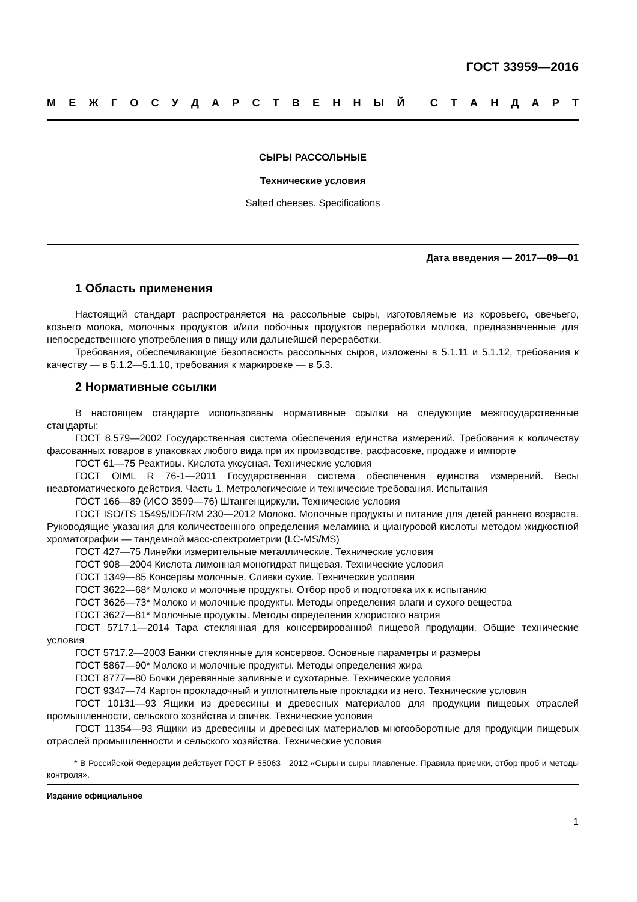ГОСТ 33959—2016
МЕЖГОСУДАРСТВЕННЫЙ СТАНДАРТ
СЫРЫ РАССОЛЬНЫЕ
Технические условия
Salted cheeses. Specifications
Дата введения — 2017—09—01
1 Область применения
Настоящий стандарт распространяется на рассольные сыры, изготовляемые из коровьего, овечьего, козьего молока, молочных продуктов и/или побочных продуктов переработки молока, предназначенные для непосредственного употребления в пищу или дальнейшей переработки.
Требования, обеспечивающие безопасность рассольных сыров, изложены в 5.1.11 и 5.1.12, требования к качеству — в 5.1.2—5.1.10, требования к маркировке — в 5.3.
2 Нормативные ссылки
В настоящем стандарте использованы нормативные ссылки на следующие межгосударственные стандарты:
ГОСТ 8.579—2002 Государственная система обеспечения единства измерений. Требования к количеству фасованных товаров в упаковках любого вида при их производстве, расфасовке, продаже и импорте
ГОСТ 61—75 Реактивы. Кислота уксусная. Технические условия
ГОСТ OIML R 76-1—2011 Государственная система обеспечения единства измерений. Весы неавтоматического действия. Часть 1. Метрологические и технические требования. Испытания
ГОСТ 166—89 (ИСО 3599—76) Штангенциркули. Технические условия
ГОСТ ISO/TS 15495/IDF/RM 230—2012 Молоко. Молочные продукты и питание для детей раннего возраста. Руководящие указания для количественного определения меламина и циануровой кислоты методом жидкостной хроматографии — тандемной масс-спектрометрии (LC-MS/MS)
ГОСТ 427—75 Линейки измерительные металлические. Технические условия
ГОСТ 908—2004 Кислота лимонная моногидрат пищевая. Технические условия
ГОСТ 1349—85 Консервы молочные. Сливки сухие. Технические условия
ГОСТ 3622—68* Молоко и молочные продукты. Отбор проб и подготовка их к испытанию
ГОСТ 3626—73* Молоко и молочные продукты. Методы определения влаги и сухого вещества
ГОСТ 3627—81* Молочные продукты. Методы определения хлористого натрия
ГОСТ 5717.1—2014 Тара стеклянная для консервированной пищевой продукции. Общие технические условия
ГОСТ 5717.2—2003 Банки стеклянные для консервов. Основные параметры и размеры
ГОСТ 5867—90* Молоко и молочные продукты. Методы определения жира
ГОСТ 8777—80 Бочки деревянные заливные и сухотарные. Технические условия
ГОСТ 9347—74 Картон прокладочный и уплотнительные прокладки из него. Технические условия
ГОСТ 10131—93 Ящики из древесины и древесных материалов для продукции пищевых отраслей промышленности, сельского хозяйства и спичек. Технические условия
ГОСТ 11354—93 Ящики из древесины и древесных материалов многооборотные для продукции пищевых отраслей промышленности и сельского хозяйства. Технические условия
* В Российской Федерации действует ГОСТ Р 55063—2012 «Сыры и сыры плавленые. Правила приемки, отбор проб и методы контроля».
Издание официальное
1